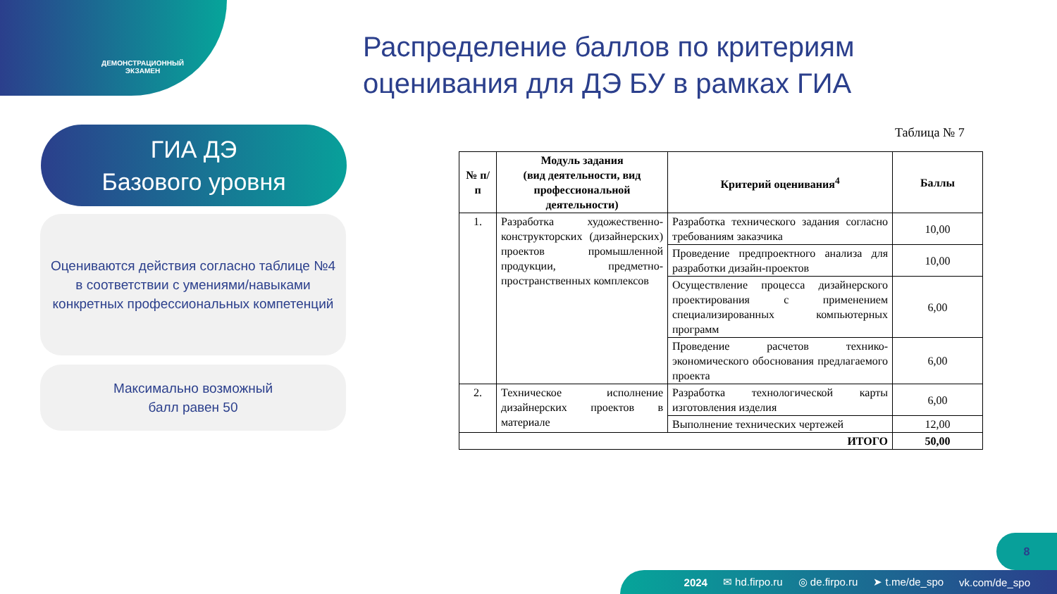ДЕМОНСТРАЦИОННЫЙ ЭКЗАМЕН
Распределение баллов по критериям оценивания для ДЭ БУ в рамках ГИА
ГИА ДЭ
Базового уровня
Оцениваются действия согласно таблице №4
в соответствии с умениями/навыками
конкретных профессиональных компетенций
Максимально возможный
балл равен 50
Таблица № 7
| № п/п | Модуль задания (вид деятельности, вид профессиональной деятельности) | Критерий оценивания<sup>4</sup> | Баллы |
| --- | --- | --- | --- |
| 1. | Разработка художественно-конструкторских (дизайнерских) проектов промышленной продукции, предметно-пространственных комплексов | Разработка технического задания согласно требованиям заказчика | 10,00 |
| | | Проведение предпроектного анализа для разработки дизайн-проектов | 10,00 |
| | | Осуществление процесса дизайнерского проектирования с применением специализированных компьютерных программ | 6,00 |
| | | Проведение расчетов технико-экономического обоснования предлагаемого проекта | 6,00 |
| 2. | Техническое исполнение дизайнерских проектов в материале | Разработка технологической карты изготовления изделия | 6,00 |
| | | Выполнение технических чертежей | 12,00 |
| ИТОГО | | | 50,00 |
8
2024 ✉ hd.firpo.ru ◎ de.firpo.ru ➤ t.me/de_spo vk.com/de_spo